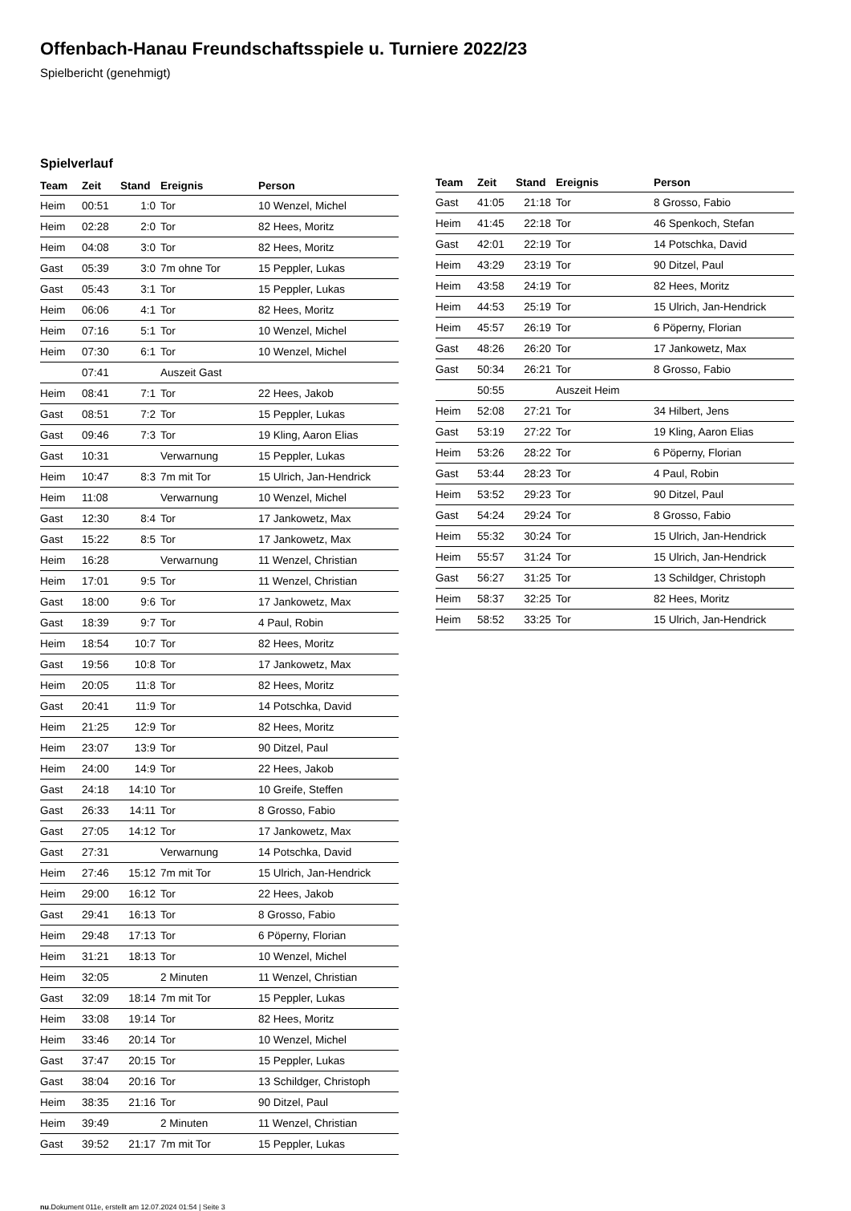Offenbach-Hanau Freundschaftsspiele u. Turniere 2022/23
Spielbericht (genehmigt)
Spielverlauf
| Team | Zeit | Stand | Ereignis | Person |
| --- | --- | --- | --- | --- |
| Heim | 00:51 | 1:0 | Tor | 10 Wenzel, Michel |
| Heim | 02:28 | 2:0 | Tor | 82 Hees, Moritz |
| Heim | 04:08 | 3:0 | Tor | 82 Hees, Moritz |
| Gast | 05:39 | 3:0 | 7m ohne Tor | 15 Peppler, Lukas |
| Gast | 05:43 | 3:1 | Tor | 15 Peppler, Lukas |
| Heim | 06:06 | 4:1 | Tor | 82 Hees, Moritz |
| Heim | 07:16 | 5:1 | Tor | 10 Wenzel, Michel |
| Heim | 07:30 | 6:1 | Tor | 10 Wenzel, Michel |
| | 07:41 | | Auszeit Gast | |
| Heim | 08:41 | 7:1 | Tor | 22 Hees, Jakob |
| Gast | 08:51 | 7:2 | Tor | 15 Peppler, Lukas |
| Gast | 09:46 | 7:3 | Tor | 19 Kling, Aaron Elias |
| Gast | 10:31 | | Verwarnung | 15 Peppler, Lukas |
| Heim | 10:47 | 8:3 | 7m mit Tor | 15 Ulrich, Jan-Hendrick |
| Heim | 11:08 | | Verwarnung | 10 Wenzel, Michel |
| Gast | 12:30 | 8:4 | Tor | 17 Jankowetz, Max |
| Gast | 15:22 | 8:5 | Tor | 17 Jankowetz, Max |
| Heim | 16:28 | | Verwarnung | 11 Wenzel, Christian |
| Heim | 17:01 | 9:5 | Tor | 11 Wenzel, Christian |
| Gast | 18:00 | 9:6 | Tor | 17 Jankowetz, Max |
| Gast | 18:39 | 9:7 | Tor | 4 Paul, Robin |
| Heim | 18:54 | 10:7 | Tor | 82 Hees, Moritz |
| Gast | 19:56 | 10:8 | Tor | 17 Jankowetz, Max |
| Heim | 20:05 | 11:8 | Tor | 82 Hees, Moritz |
| Gast | 20:41 | 11:9 | Tor | 14 Potschka, David |
| Heim | 21:25 | 12:9 | Tor | 82 Hees, Moritz |
| Heim | 23:07 | 13:9 | Tor | 90 Ditzel, Paul |
| Heim | 24:00 | 14:9 | Tor | 22 Hees, Jakob |
| Gast | 24:18 | 14:10 | Tor | 10 Greife, Steffen |
| Gast | 26:33 | 14:11 | Tor | 8 Grosso, Fabio |
| Gast | 27:05 | 14:12 | Tor | 17 Jankowetz, Max |
| Gast | 27:31 | | Verwarnung | 14 Potschka, David |
| Heim | 27:46 | 15:12 | 7m mit Tor | 15 Ulrich, Jan-Hendrick |
| Heim | 29:00 | 16:12 | Tor | 22 Hees, Jakob |
| Gast | 29:41 | 16:13 | Tor | 8 Grosso, Fabio |
| Heim | 29:48 | 17:13 | Tor | 6 Pöperny, Florian |
| Heim | 31:21 | 18:13 | Tor | 10 Wenzel, Michel |
| Heim | 32:05 | | 2 Minuten | 11 Wenzel, Christian |
| Gast | 32:09 | 18:14 | 7m mit Tor | 15 Peppler, Lukas |
| Heim | 33:08 | 19:14 | Tor | 82 Hees, Moritz |
| Heim | 33:46 | 20:14 | Tor | 10 Wenzel, Michel |
| Gast | 37:47 | 20:15 | Tor | 15 Peppler, Lukas |
| Gast | 38:04 | 20:16 | Tor | 13 Schildger, Christoph |
| Heim | 38:35 | 21:16 | Tor | 90 Ditzel, Paul |
| Heim | 39:49 | | 2 Minuten | 11 Wenzel, Christian |
| Gast | 39:52 | 21:17 | 7m mit Tor | 15 Peppler, Lukas |
| Team | Zeit | Stand | Ereignis | Person |
| --- | --- | --- | --- | --- |
| Gast | 41:05 | 21:18 | Tor | 8 Grosso, Fabio |
| Heim | 41:45 | 22:18 | Tor | 46 Spenkoch, Stefan |
| Gast | 42:01 | 22:19 | Tor | 14 Potschka, David |
| Heim | 43:29 | 23:19 | Tor | 90 Ditzel, Paul |
| Heim | 43:58 | 24:19 | Tor | 82 Hees, Moritz |
| Heim | 44:53 | 25:19 | Tor | 15 Ulrich, Jan-Hendrick |
| Heim | 45:57 | 26:19 | Tor | 6 Pöperny, Florian |
| Gast | 48:26 | 26:20 | Tor | 17 Jankowetz, Max |
| Gast | 50:34 | 26:21 | Tor | 8 Grosso, Fabio |
| | 50:55 | | Auszeit Heim | |
| Heim | 52:08 | 27:21 | Tor | 34 Hilbert, Jens |
| Gast | 53:19 | 27:22 | Tor | 19 Kling, Aaron Elias |
| Heim | 53:26 | 28:22 | Tor | 6 Pöperny, Florian |
| Gast | 53:44 | 28:23 | Tor | 4 Paul, Robin |
| Heim | 53:52 | 29:23 | Tor | 90 Ditzel, Paul |
| Gast | 54:24 | 29:24 | Tor | 8 Grosso, Fabio |
| Heim | 55:32 | 30:24 | Tor | 15 Ulrich, Jan-Hendrick |
| Heim | 55:57 | 31:24 | Tor | 15 Ulrich, Jan-Hendrick |
| Gast | 56:27 | 31:25 | Tor | 13 Schildger, Christoph |
| Heim | 58:37 | 32:25 | Tor | 82 Hees, Moritz |
| Heim | 58:52 | 33:25 | Tor | 15 Ulrich, Jan-Hendrick |
nu.Dokument 011e, erstellt am 12.07.2024 01:54 | Seite 3